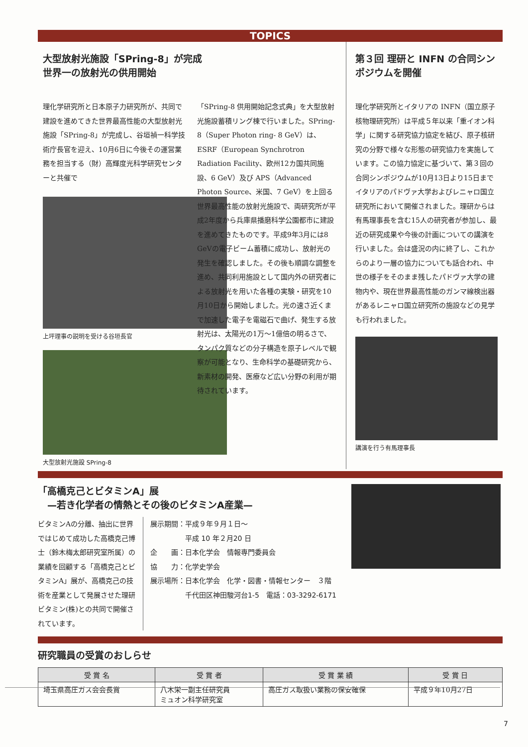TOPICS
大型放射光施設「SPring-8」が完成
世界一の放射光の供用開始
理化学研究所と日本原子力研究所が、共同で建設を進めてきた世界最高性能の大型放射光施設「SPring-8」が完成し、谷垣禎一科学技術庁長官を迎え、10月6日に今後その運営業務を担当する（財）高輝度光科学研究センターと共催で
上坪理事の説明を受ける谷垣長官
大型放射光施設 SPring-8
「SPring-8 供用開始記念式典」を大型放射光施設蓄積リング棟で行いました。SPring-8（Super Photon ring- 8 GeV）は、ESRF（European Synchrotron Radiation Facility、欧州12カ国共同施設、6 GeV）及び APS（Advanced Photon Source、米国、7 GeV）を上回る世界最高性能の放射光施設で、両研究所が平成2年度から兵庫県播磨科学公園都市に建設を進めてきたものです。平成9年3月には8 GeVの電子ビーム蓄積に成功し、放射光の発生を確認しました。その後も順調な調整を進め、共同利用施設として国内外の研究者による放射光を用いた各種の実験・研究を10月10日から開始しました。光の速さ近くまで加速した電子を電磁石で曲げ、発生する放射光は、太陽光の1万～1億倍の明るさで、タンパク質などの分子構造を原子レベルで観察が可能となり、生命科学の基礎研究から、新素材の開発、医療など広い分野の利用が期待されています。
第３回 理研と INFN の合同シンポジウムを開催
理化学研究所とイタリアの INFN（国立原子核物理研究所）は平成５年以来「重イオン科学」に関する研究協力協定を結び、原子核研究の分野で様々な形態の研究協力を実施しています。この協力協定に基づいて、第３回の合同シンポジウムが10月13日より15日までイタリアのパドヴァ大学およびレニャロ国立研究所において開催されました。理研からは有馬理事長を含む15人の研究者が参加し、最近の研究成果や今後の計画についての講演を行いました。会は盛況の内に終了し、これからのより一層の協力についても話合われ、中世の様子をそのまま残したパドヴァ大学の建物内や、現在世界最高性能のガンマ線検出器があるレニャロ国立研究所の施設などの見学も行われました。
講演を行う有馬理事長
「高橋克己とビタミンA」展
　—若き化学者の情熱とその後のビタミンA産業—
ビタミンAの分離、抽出に世界ではじめて成功した高橋克己博士（鈴木梅太郎研究室所属）の業績を回顧する「高橋克己とビタミンA」展が、高橋克己の技術を産業として発展させた理研ビタミン(株)との共同で開催されています。
展示期間：平成９年９月１日～
　　　　　平成 10 年２月20 日
企　　画：日本化学会　情報専門委員会
協　　力：化学史学会
展示場所：日本化学会　化学・図書・情報センター　３階
　　　　　千代田区神田駿河台1-5　電話：03-3292-6171
研究職員の受賞のおしらせ
| 受 賞 名 | 受 賞 者 | 受 賞 業 績 | 受 賞 日 |
| --- | --- | --- | --- |
| 埼玉県高圧ガス会会長賞 | 八木栄一副主任研究員 ミュオン科学研究室 | 高圧ガス取扱い業務の保安確保 | 平成９年10月27日 |
7